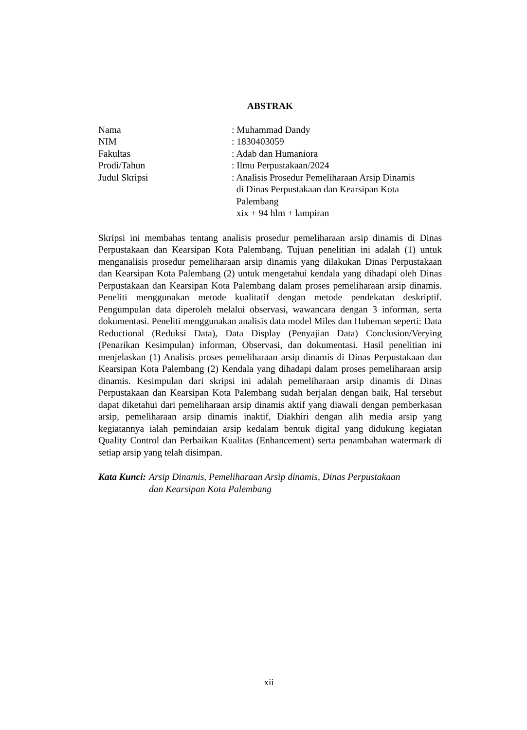ABSTRAK
| Nama | : Muhammad Dandy |
| NIM | : 1830403059 |
| Fakultas | : Adab dan Humaniora |
| Prodi/Tahun | : Ilmu Perpustakaan/2024 |
| Judul Skripsi | : Analisis Prosedur Pemeliharaan Arsip Dinamis di Dinas Perpustakaan dan Kearsipan Kota Palembang xix + 94 hlm + lampiran |
Skripsi ini membahas tentang analisis prosedur pemeliharaan arsip dinamis di Dinas Perpustakaan dan Kearsipan Kota Palembang. Tujuan penelitian ini adalah (1) untuk menganalisis prosedur pemeliharaan arsip dinamis yang dilakukan Dinas Perpustakaan dan Kearsipan Kota Palembang (2) untuk mengetahui kendala yang dihadapi oleh Dinas Perpustakaan dan Kearsipan Kota Palembang dalam proses pemeliharaan arsip dinamis. Peneliti menggunakan metode kualitatif dengan metode pendekatan deskriptif. Pengumpulan data diperoleh melalui observasi, wawancara dengan 3 informan, serta dokumentasi. Peneliti menggunakan analisis data model Miles dan Hubeman seperti: Data Reductional (Reduksi Data), Data Display (Penyajian Data) Conclusion/Verying (Penarikan Kesimpulan) informan, Observasi, dan dokumentasi. Hasil penelitian ini menjelaskan (1) Analisis proses pemeliharaan arsip dinamis di Dinas Perpustakaan dan Kearsipan Kota Palembang (2) Kendala yang dihadapi dalam proses pemeliharaan arsip dinamis. Kesimpulan dari skripsi ini adalah pemeliharaan arsip dinamis di Dinas Perpustakaan dan Kearsipan Kota Palembang sudah berjalan dengan baik, Hal tersebut dapat diketahui dari pemeliharaan arsip dinamis aktif yang diawali dengan pemberkasan arsip, pemeliharaan arsip dinamis inaktif, Diakhiri dengan alih media arsip yang kegiatannya ialah pemindaian arsip kedalam bentuk digital yang didukung kegiatan Quality Control dan Perbaikan Kualitas (Enhancement) serta penambahan watermark di setiap arsip yang telah disimpan.
Kata Kunci: Arsip Dinamis, Pemeliharaan Arsip dinamis, Dinas Perpustakaan
dan Kearsipan Kota Palembang
xii